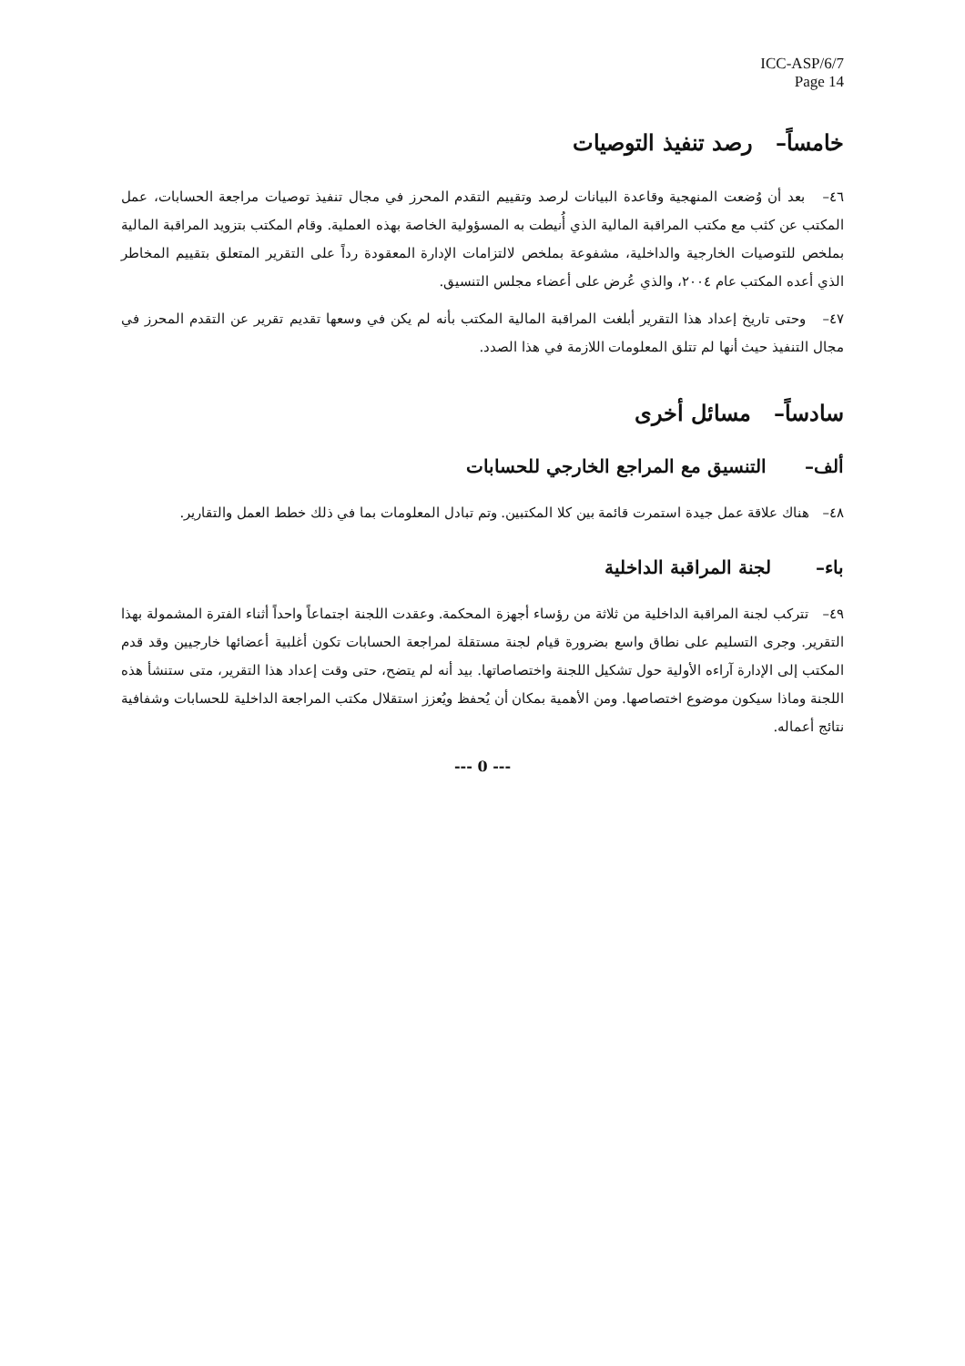ICC-ASP/6/7
Page 14
خامساً– رصد تنفيذ التوصيات
٤٦– بعد أن وُضعت المنهجية وقاعدة البيانات لرصد وتقييم التقدم المحرز في مجال تنفيذ توصيات مراجعة الحسابات، عمل المكتب عن كثب مع مكتب المراقبة المالية الذي أُنيطت به المسؤولية الخاصة بهذه العملية. وقام المكتب بتزويد المراقبة المالية بملخص للتوصيات الخارجية والداخلية، مشفوعة بملخص لالتزامات الإدارة المعقودة رداً على التقرير المتعلق بتقييم المخاطر الذي أعده المكتب عام ٢٠٠٤، والذي عُرض على أعضاء مجلس التنسيق.
٤٧– وحتى تاريخ إعداد هذا التقرير أبلغت المراقبة المالية المكتب بأنه لم يكن في وسعها تقديم تقرير عن التقدم المحرز في مجال التنفيذ حيث أنها لم تتلق المعلومات اللازمة في هذا الصدد.
سادساً– مسائل أخرى
ألف– التنسيق مع المراجع الخارجي للحسابات
٤٨– هناك علاقة عمل جيدة استمرت قائمة بين كلا المكتبين. وتم تبادل المعلومات بما في ذلك خطط العمل والتقارير.
باء– لجنة المراقبة الداخلية
٤٩– تتركب لجنة المراقبة الداخلية من ثلاثة من رؤساء أجهزة المحكمة. وعقدت اللجنة اجتماعاً واحداً أثناء الفترة المشمولة بهذا التقرير. وجرى التسليم على نطاق واسع بضرورة قيام لجنة مستقلة لمراجعة الحسابات تكون أغلبية أعضائها خارجيين وقد قدم المكتب إلى الإدارة آراءه الأولية حول تشكيل اللجنة واختصاصاتها. بيد أنه لم يتضح، حتى وقت إعداد هذا التقرير، متى ستنشأ هذه اللجنة وماذا سيكون موضوع اختصاصها. ومن الأهمية بمكان أن يُحفظ ويُعزز استقلال مكتب المراجعة الداخلية للحسابات وشفافية نتائج أعماله.
--- 0 ---